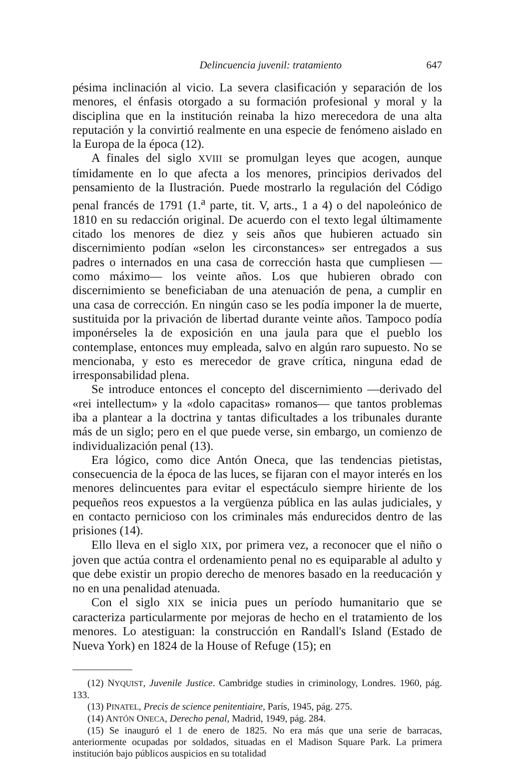Delincuencia juvenil: tratamiento 647
pésima inclinación al vicio. La severa clasificación y separación de los menores, el énfasis otorgado a su formación profesional y moral y la disciplina que en la institución reinaba la hizo merecedora de una alta reputación y la convirtió realmente en una especie de fenómeno aislado en la Europa de la época (12).
A finales del siglo XVIII se promulgan leyes que acogen, aunque tímidamente en lo que afecta a los menores, principios derivados del pensamiento de la Ilustración. Puede mostrarlo la regulación del Código penal francés de 1791 (1.<sup>a</sup> parte, tit. V, arts., 1 a 4) o del napoleónico de 1810 en su redacción original. De acuerdo con el texto legal últimamente citado los menores de diez y seis años que hubieren actuado sin discernimiento podían «selon les circonstances» ser entregados a sus padres o internados en una casa de corrección hasta que cumpliesen —como máximo— los veinte años. Los que hubieren obrado con discernimiento se beneficiaban de una atenuación de pena, a cumplir en una casa de corrección. En ningún caso se les podía imponer la de muerte, sustituida por la privación de libertad durante veinte años. Tampoco podía imponérseles la de exposición en una jaula para que el pueblo los contemplase, entonces muy empleada, salvo en algún raro supuesto. No se mencionaba, y esto es merecedor de grave crítica, ninguna edad de irresponsabilidad plena.
Se introduce entonces el concepto del discernimiento —derivado del «rei intellectum» y la «dolo capacitas» romanos— que tantos problemas iba a plantear a la doctrina y tantas dificultades a los tribunales durante más de un siglo; pero en el que puede verse, sin embargo, un comienzo de individualización penal (13).
Era lógico, como dice Antón Oneca, que las tendencias pietistas, consecuencia de la época de las luces, se fijaran con el mayor interés en los menores delincuentes para evitar el espectáculo siempre hiriente de los pequeños reos expuestos a la vergüenza pública en las aulas judiciales, y en contacto pernicioso con los criminales más endurecidos dentro de las prisiones (14).
Ello lleva en el siglo XIX, por primera vez, a reconocer que el niño o joven que actúa contra el ordenamiento penal no es equiparable al adulto y que debe existir un propio derecho de menores basado en la reeducación y no en una penalidad atenuada.
Con el siglo XIX se inicia pues un período humanitario que se caracteriza particularmente por mejoras de hecho en el tratamiento de los menores. Lo atestiguan: la construcción en Randall's Island (Estado de Nueva York) en 1824 de la House of Refuge (15); en
(12) NYQUIST, Juvenile Justice. Cambridge studies in criminology, Londres. 1960, pág. 133.
(13) PINATEL, Precis de science penitentiaire, París, 1945, pág. 275.
(14) ANTÓN ONECA, Derecho penal, Madrid, 1949, pág. 284.
(15) Se inauguró el 1 de enero de 1825. No era más que una serie de barracas, anteriormente ocupadas por soldados, situadas en el Madison Square Park. La primera institución bajo públicos auspicios en su totalidad